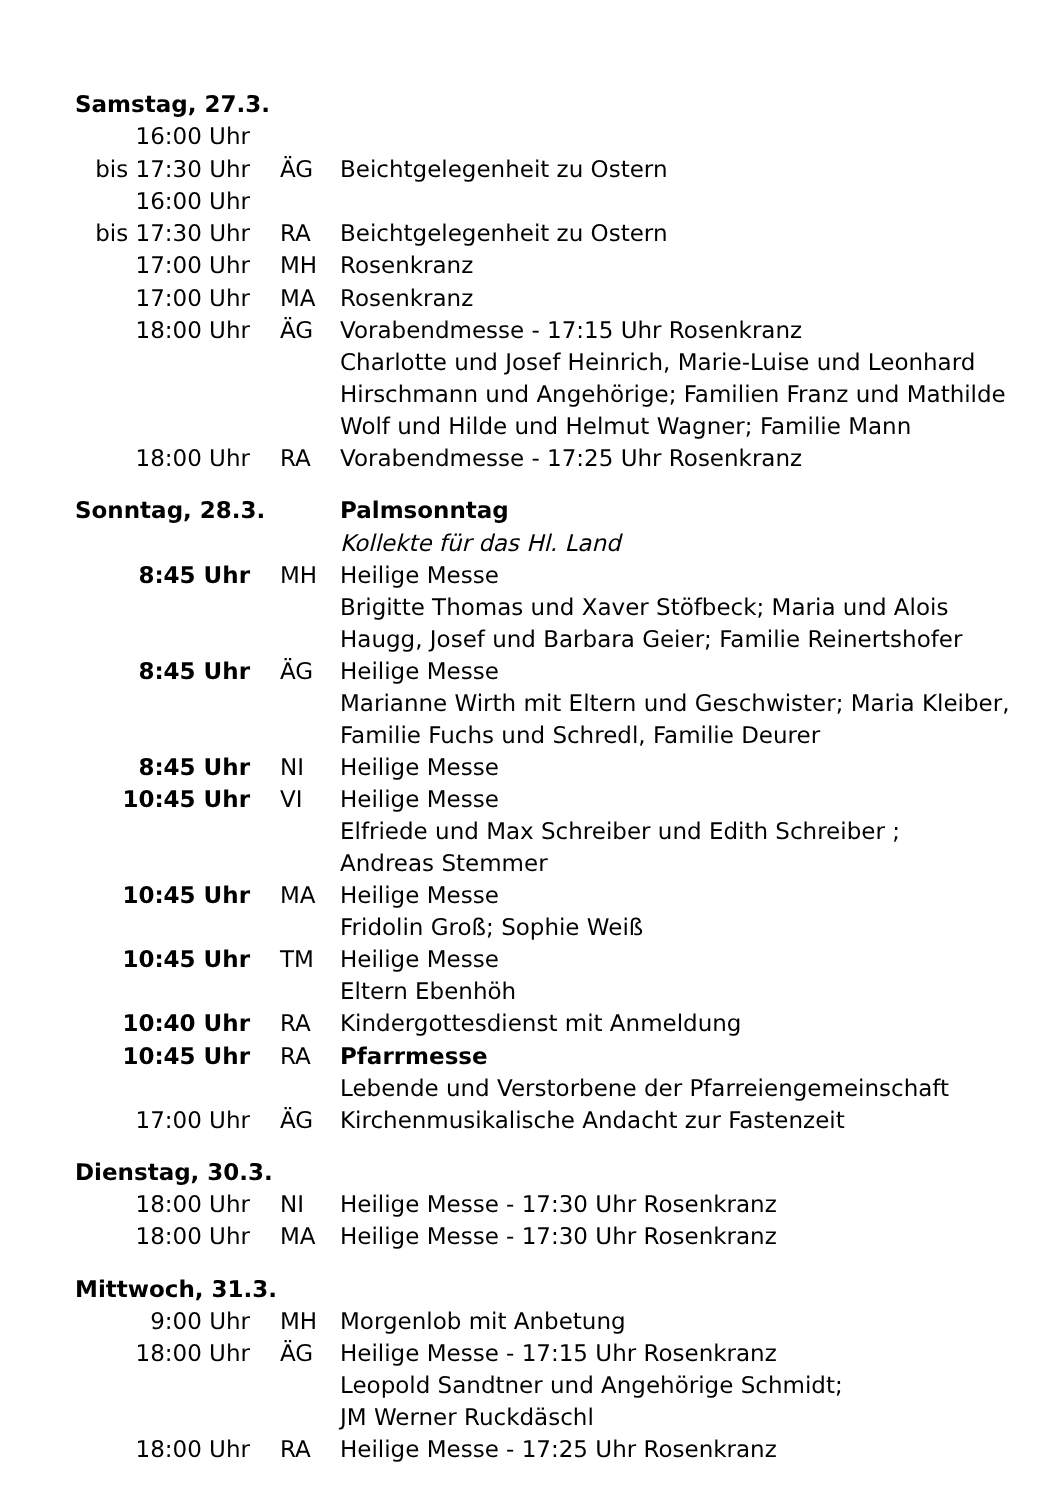| Samstag, 27.3. | | |
| 16:00 Uhr | | |
| bis 17:30 Uhr | ÄG | Beichtgelegenheit zu Ostern |
| 16:00 Uhr | | |
| bis 17:30 Uhr | RA | Beichtgelegenheit zu Ostern |
| 17:00 Uhr | MH | Rosenkranz |
| 17:00 Uhr | MA | Rosenkranz |
| 18:00 Uhr | ÄG | Vorabendmesse - 17:15 Uhr Rosenkranz Charlotte und Josef Heinrich, Marie-Luise und Leonhard Hirschmann und Angehörige; Familien Franz und Mathilde Wolf und Hilde und Helmut Wagner; Familie Mann |
| 18:00 Uhr | RA | Vorabendmesse - 17:25 Uhr Rosenkranz |
| Sonntag, 28.3. | | Palmsonntag |
| | | Kollekte für das Hl. Land |
| 8:45 Uhr | MH | Heilige Messe Brigitte Thomas und Xaver Stöfbeck; Maria und Alois Haugg, Josef und Barbara Geier; Familie Reinertshofer |
| 8:45 Uhr | ÄG | Heilige Messe Marianne Wirth mit Eltern und Geschwister; Maria Kleiber, Familie Fuchs und Schredl, Familie Deurer |
| 8:45 Uhr | NI | Heilige Messe |
| 10:45 Uhr | VI | Heilige Messe Elfriede und Max Schreiber und Edith Schreiber ; Andreas Stemmer |
| 10:45 Uhr | MA | Heilige Messe Fridolin Groß; Sophie Weiß |
| 10:45 Uhr | TM | Heilige Messe Eltern Ebenhöh |
| 10:40 Uhr | RA | Kindergottesdienst mit Anmeldung |
| 10:45 Uhr | RA | Pfarrmesse Lebende und Verstorbene der Pfarreiengemeinschaft |
| 17:00 Uhr | ÄG | Kirchenmusikalische Andacht zur Fastenzeit |
| Dienstag, 30.3. | | |
| 18:00 Uhr | NI | Heilige Messe - 17:30 Uhr Rosenkranz |
| 18:00 Uhr | MA | Heilige Messe - 17:30 Uhr Rosenkranz |
| Mittwoch, 31.3. | | |
| 9:00 Uhr | MH | Morgenlob mit Anbetung |
| 18:00 Uhr | ÄG | Heilige Messe - 17:15 Uhr Rosenkranz Leopold Sandtner und Angehörige Schmidt; JM Werner Ruckdäschl |
| 18:00 Uhr | RA | Heilige Messe - 17:25 Uhr Rosenkranz |